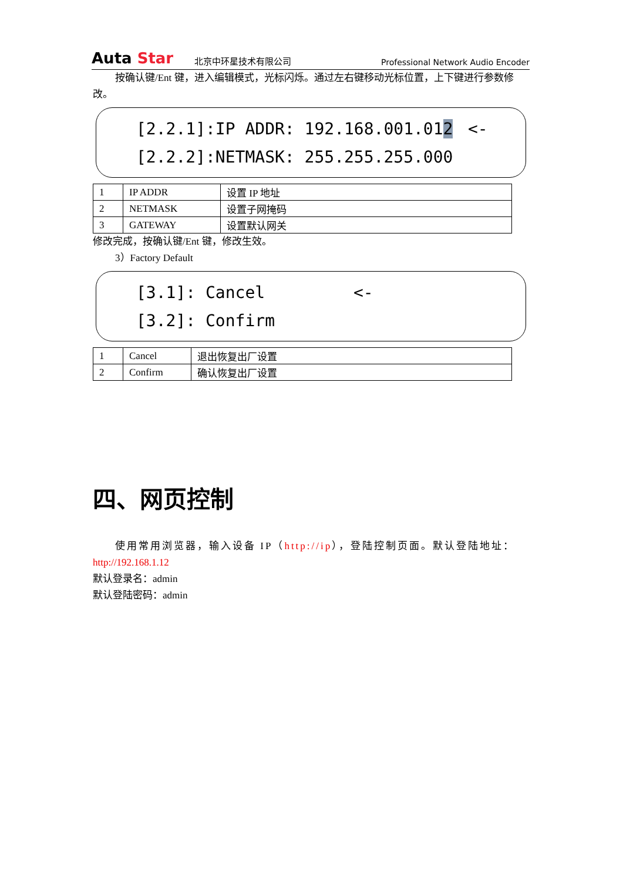Auta Star
北京中环星技术有限公司
Professional Network Audio Encoder
按确认键/Ent 键，进入编辑模式，光标闪烁。通过左右键移动光标位置，上下键进行参数修改。
[2.2.1]:IP ADDR: 192.168.001.012 <-
[2.2.2]:NETMASK: 255.255.255.000
| 1 | IP ADDR | 设置 IP 地址 |
| 2 | NETMASK | 设置子网掩码 |
| 3 | GATEWAY | 设置默认网关 |
修改完成，按确认键/Ent 键，修改生效。
3）Factory Default
[3.1]: Cancel <-
[3.2]: Confirm
| 1 | Cancel | 退出恢复出厂设置 |
| 2 | Confirm | 确认恢复出厂设置 |
四、网页控制
使用常用浏览器，输入设备 IP（http://ip），登陆控制页面。默认登陆地址：
http://192.168.1.12
默认登录名：admin
默认登陆密码：admin